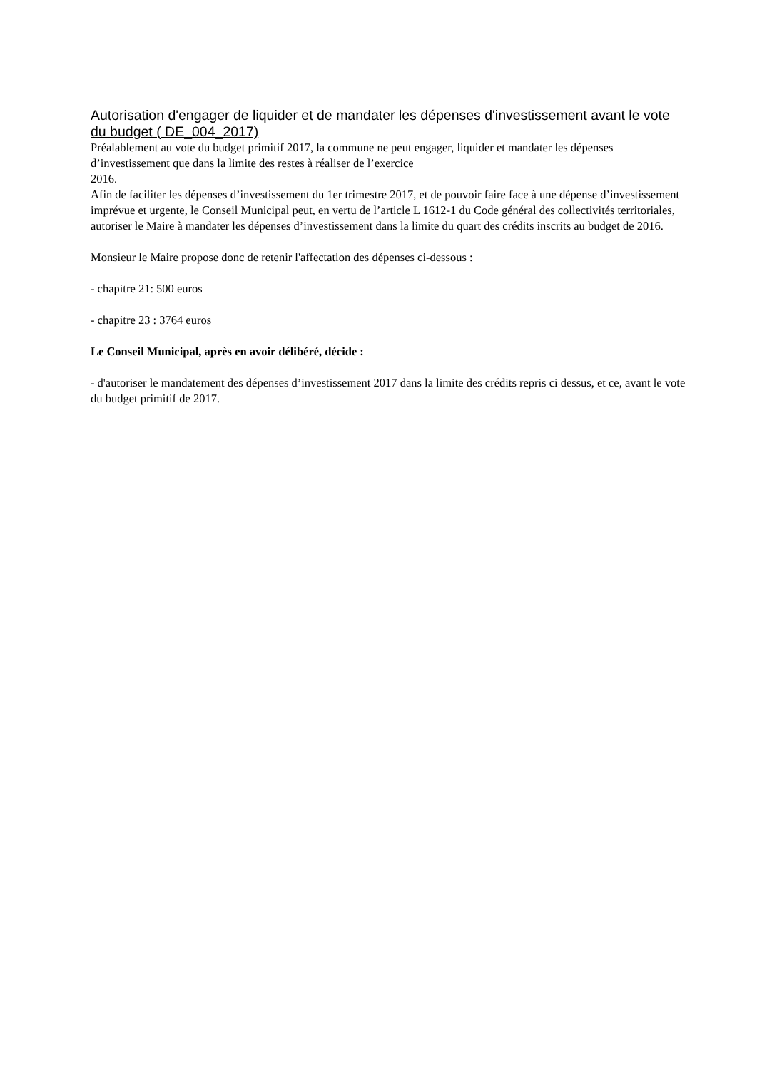Autorisation d'engager de liquider et de mandater les dépenses d'investissement avant le vote du budget ( DE_004_2017)
Préalablement au vote du budget primitif 2017, la commune ne peut engager, liquider et mandater les dépenses d’investissement que dans la limite des restes à réaliser de l’exercice
2016.
Afin de faciliter les dépenses d’investissement du 1er trimestre 2017, et de pouvoir faire face à une dépense d’investissement imprévue et urgente, le Conseil Municipal peut, en vertu de l’article L 1612-1 du Code général des collectivités territoriales, autoriser le Maire à mandater les dépenses d’investissement dans la limite du quart des crédits inscrits au budget de 2016.
Monsieur le Maire propose donc de retenir l'affectation des dépenses ci-dessous :
- chapitre 21: 500 euros
- chapitre 23 : 3764 euros
Le Conseil Municipal, après en avoir délibéré, décide :
- d'autoriser le mandatement des dépenses d’investissement 2017 dans la limite des crédits repris ci dessus, et ce, avant le vote du budget primitif de 2017.